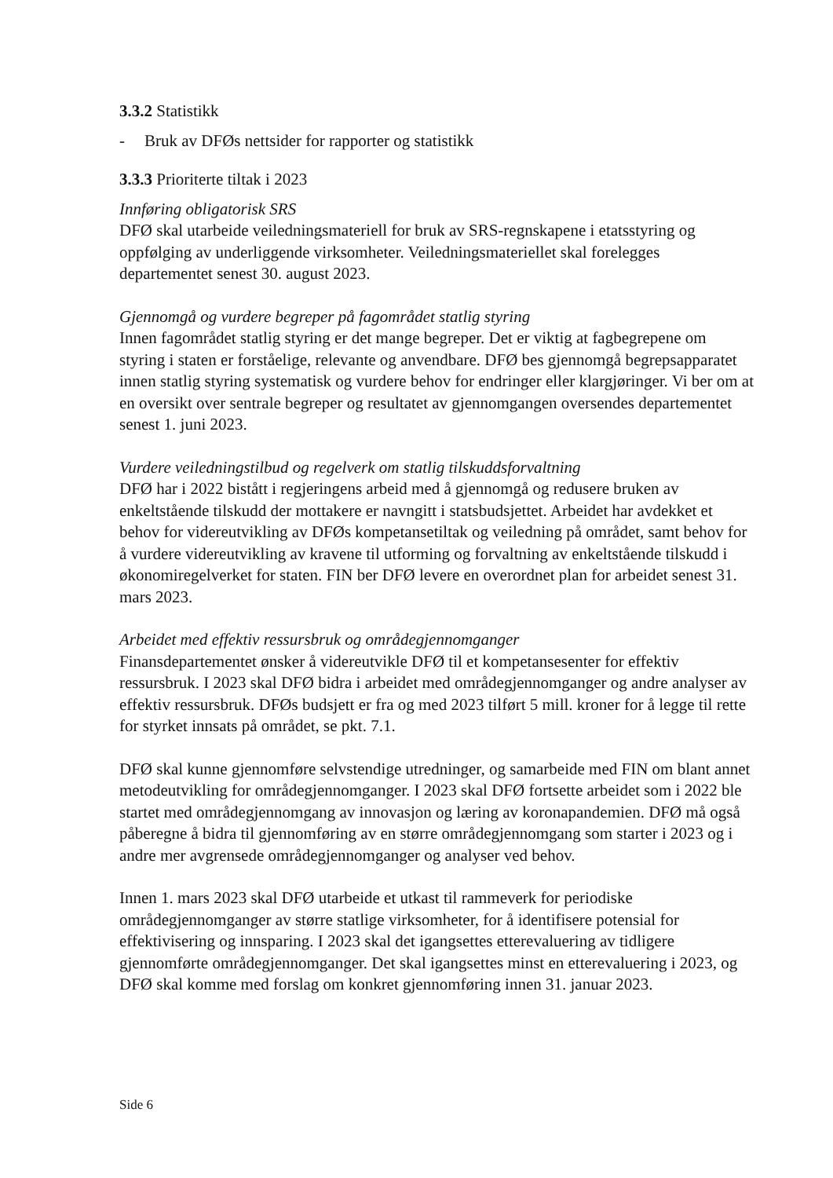3.3.2 Statistikk
- Bruk av DFØs nettsider for rapporter og statistikk
3.3.3 Prioriterte tiltak i 2023
Innføring obligatorisk SRS
DFØ skal utarbeide veiledningsmateriell for bruk av SRS-regnskapene i etatsstyring og oppfølging av underliggende virksomheter. Veiledningsmateriellet skal forelegges departementet senest 30. august 2023.
Gjennomgå og vurdere begreper på fagområdet statlig styring
Innen fagområdet statlig styring er det mange begreper. Det er viktig at fagbegrepene om styring i staten er forståelige, relevante og anvendbare. DFØ bes gjennomgå begrepsapparatet innen statlig styring systematisk og vurdere behov for endringer eller klargjøringer. Vi ber om at en oversikt over sentrale begreper og resultatet av gjennomgangen oversendes departementet senest 1. juni 2023.
Vurdere veiledningstilbud og regelverk om statlig tilskuddsforvaltning
DFØ har i 2022 bistått i regjeringens arbeid med å gjennomgå og redusere bruken av enkeltstående tilskudd der mottakere er navngitt i statsbudsjettet. Arbeidet har avdekket et behov for videreutvikling av DFØs kompetansetiltak og veiledning på området, samt behov for å vurdere videreutvikling av kravene til utforming og forvaltning av enkeltstående tilskudd i økonomiregelverket for staten. FIN ber DFØ levere en overordnet plan for arbeidet senest 31. mars 2023.
Arbeidet med effektiv ressursbruk og områdegjennomganger
Finansdepartementet ønsker å videreutvikle DFØ til et kompetansesenter for effektiv ressursbruk. I 2023 skal DFØ bidra i arbeidet med områdegjennomganger og andre analyser av effektiv ressursbruk. DFØs budsjett er fra og med 2023 tilført 5 mill. kroner for å legge til rette for styrket innsats på området, se pkt. 7.1.
DFØ skal kunne gjennomføre selvstendige utredninger, og samarbeide med FIN om blant annet metodeutvikling for områdegjennomganger. I 2023 skal DFØ fortsette arbeidet som i 2022 ble startet med områdegjennomgang av innovasjon og læring av koronapandemien. DFØ må også påberegne å bidra til gjennomføring av en større områdegjennomgang som starter i 2023 og i andre mer avgrensede områdegjennomganger og analyser ved behov.
Innen 1. mars 2023 skal DFØ utarbeide et utkast til rammeverk for periodiske områdegjennomganger av større statlige virksomheter, for å identifisere potensial for effektivisering og innsparing. I 2023 skal det igangsettes etterevaluering av tidligere gjennomførte områdegjennomganger. Det skal igangsettes minst en etterevaluering i 2023, og DFØ skal komme med forslag om konkret gjennomføring innen 31. januar 2023.
Side 6